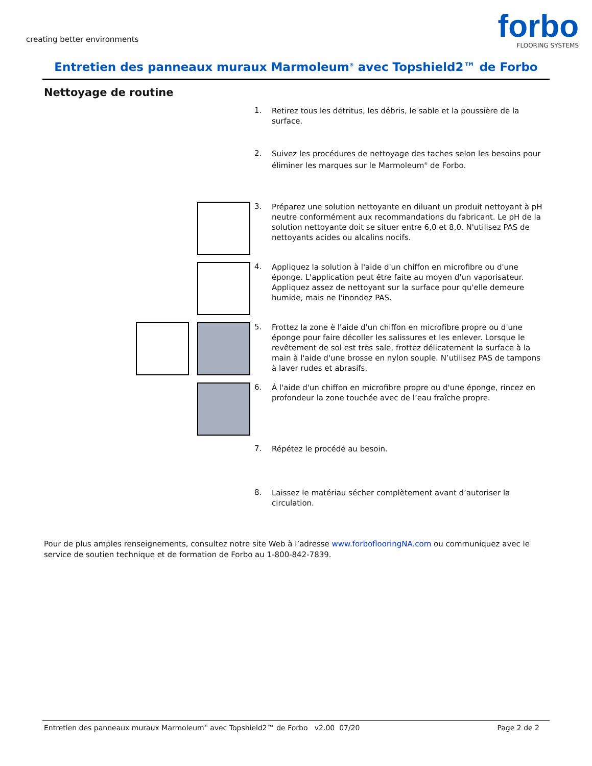creating better environments
forbo
FLOORING SYSTEMS
Entretien des panneaux muraux Marmoleum<sup>®</sup> avec Topshield2™ de Forbo
Nettoyage de routine
1.
Retirez tous les détritus, les débris, le sable et la poussière de la surface.
2.
Suivez les procédures de nettoyage des taches selon les besoins pour éliminer les marques sur le Marmoleum<sup>®</sup> de Forbo.
3.
Préparez une solution nettoyante en diluant un produit nettoyant à pH neutre conformément aux recommandations du fabricant. Le pH de la solution nettoyante doit se situer entre 6,0 et 8,0. N'utilisez PAS de nettoyants acides ou alcalins nocifs.
4.
Appliquez la solution à l'aide d'un chiffon en microfibre ou d'une éponge. L'application peut être faite au moyen d'un vaporisateur. Appliquez assez de nettoyant sur la surface pour qu'elle demeure humide, mais ne l'inondez PAS.
5.
Frottez la zone è l'aide d'un chiffon en microfibre propre ou d'une éponge pour faire décoller les salissures et les enlever. Lorsque le revêtement de sol est très sale, frottez délicatement la surface à la main à l'aide d'une brosse en nylon souple. N’utilisez PAS de tampons à laver rudes et abrasifs.
6.
À l'aide d'un chiffon en microfibre propre ou d'une éponge, rincez en profondeur la zone touchée avec de l’eau fraîche propre.
7.
Répétez le procédé au besoin.
8.
Laissez le matériau sécher complètement avant d’autoriser la circulation.
Pour de plus amples renseignements, consultez notre site Web à l’adresse www.forboflooringNA.com ou communiquez avec le service de soutien technique et de formation de Forbo au 1-800-842-7839.
Entretien des panneaux muraux Marmoleum<sup>®</sup> avec Topshield2™ de Forbo v2.00 07/20 Page 2 de 2